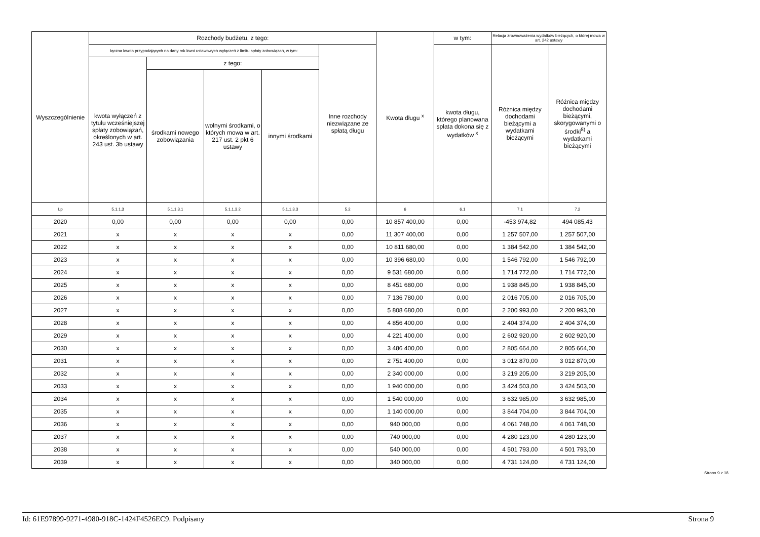| Wyszczególnienie | Rozchody budżetu, z tego: | | | | | Kwota długu <sup>x</sup> | w tym: | Relacja zrównoważenia wydatków bieżących, o której mowa w art. 242 ustawy | |
| --- | --- | --- | --- | --- | --- | --- | --- | --- | --- |
| | łączna kwota przypadających na dany rok kwot ustawowych wyłączeń z limitu spłaty zobowiązań, w tym: | | | | Inne rozchody niezwiązane ze spłatą długu | | kwota długu, którego planowana spłata dokona się z wydatków <sup>x</sup> | Różnica między dochodami bieżącymi a wydatkami bieżącymi | Różnica między dochodami bieżącymi, skorygowanymi o środki<sup>8)</sup> a wydatkami bieżącymi |
| | kwota wyłączeń z tytułu wcześniejszej spłaty zobowiązań, określonych w art. 243 ust. 3b ustawy | z tego: | | | | | | | |
| | | środkami nowego zobowiązania | wolnymi środkami, o których mowa w art. 217 ust. 2 pkt 6 ustawy | innymi środkami | | | | | |
| Lp | 5.1.1.3 | 5.1.1.3.1 | 5.1.1.3.2 | 5.1.1.3.3 | 5.2 | 6 | 6.1 | 7.1 | 7.2 |
| 2020 | 0,00 | 0,00 | 0,00 | 0,00 | 0,00 | 10 857 400,00 | 0,00 | -453 974,82 | 494 085,43 |
| 2021 | x | x | x | x | 0,00 | 11 307 400,00 | 0,00 | 1 257 507,00 | 1 257 507,00 |
| 2022 | x | x | x | x | 0,00 | 10 811 680,00 | 0,00 | 1 384 542,00 | 1 384 542,00 |
| 2023 | x | x | x | x | 0,00 | 10 396 680,00 | 0,00 | 1 546 792,00 | 1 546 792,00 |
| 2024 | x | x | x | x | 0,00 | 9 531 680,00 | 0,00 | 1 714 772,00 | 1 714 772,00 |
| 2025 | x | x | x | x | 0,00 | 8 451 680,00 | 0,00 | 1 938 845,00 | 1 938 845,00 |
| 2026 | x | x | x | x | 0,00 | 7 136 780,00 | 0,00 | 2 016 705,00 | 2 016 705,00 |
| 2027 | x | x | x | x | 0,00 | 5 808 680,00 | 0,00 | 2 200 993,00 | 2 200 993,00 |
| 2028 | x | x | x | x | 0,00 | 4 856 400,00 | 0,00 | 2 404 374,00 | 2 404 374,00 |
| 2029 | x | x | x | x | 0,00 | 4 221 400,00 | 0,00 | 2 602 920,00 | 2 602 920,00 |
| 2030 | x | x | x | x | 0,00 | 3 486 400,00 | 0,00 | 2 805 664,00 | 2 805 664,00 |
| 2031 | x | x | x | x | 0,00 | 2 751 400,00 | 0,00 | 3 012 870,00 | 3 012 870,00 |
| 2032 | x | x | x | x | 0,00 | 2 340 000,00 | 0,00 | 3 219 205,00 | 3 219 205,00 |
| 2033 | x | x | x | x | 0,00 | 1 940 000,00 | 0,00 | 3 424 503,00 | 3 424 503,00 |
| 2034 | x | x | x | x | 0,00 | 1 540 000,00 | 0,00 | 3 632 985,00 | 3 632 985,00 |
| 2035 | x | x | x | x | 0,00 | 1 140 000,00 | 0,00 | 3 844 704,00 | 3 844 704,00 |
| 2036 | x | x | x | x | 0,00 | 940 000,00 | 0,00 | 4 061 748,00 | 4 061 748,00 |
| 2037 | x | x | x | x | 0,00 | 740 000,00 | 0,00 | 4 280 123,00 | 4 280 123,00 |
| 2038 | x | x | x | x | 0,00 | 540 000,00 | 0,00 | 4 501 793,00 | 4 501 793,00 |
| 2039 | x | x | x | x | 0,00 | 340 000,00 | 0,00 | 4 731 124,00 | 4 731 124,00 |
Strona 9 z 18
Id: 61E97899-9271-4980-918C-1424F4526EC9. Podpisany Strona 9